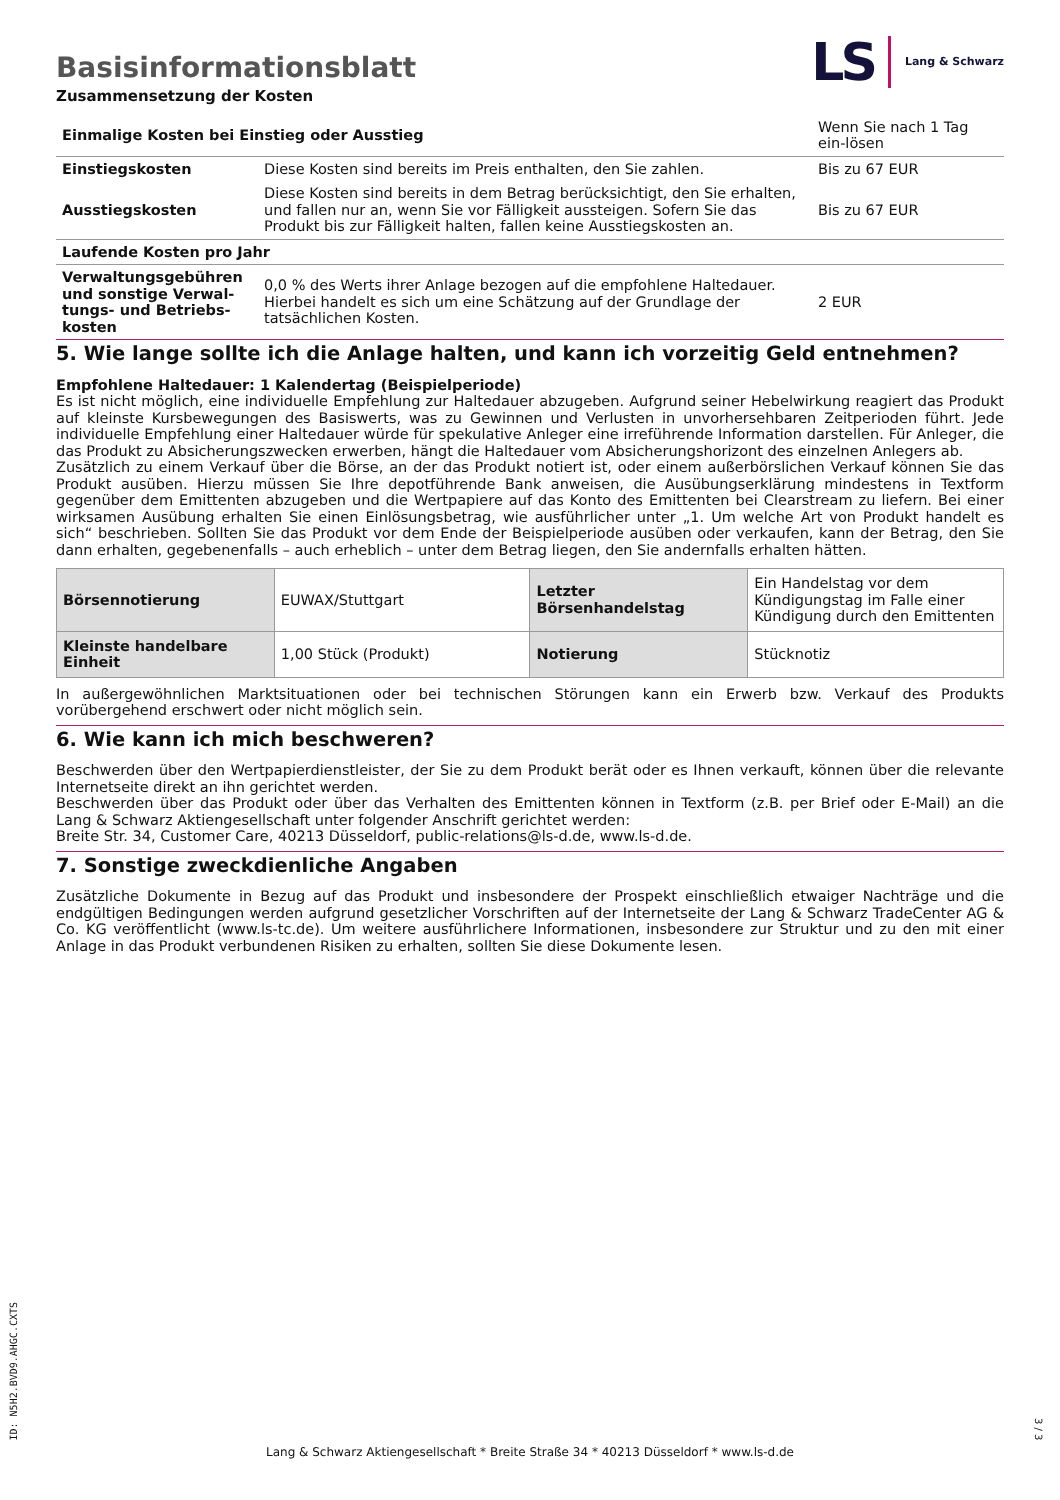Basisinformationsblatt
LS Lang & Schwarz
Zusammensetzung der Kosten
| Einmalige Kosten bei Einstieg oder Ausstieg | | Wenn Sie nach 1 Tag ein-lösen |
| Einstiegskosten | Diese Kosten sind bereits im Preis enthalten, den Sie zahlen. | Bis zu 67 EUR |
| Ausstiegskosten | Diese Kosten sind bereits in dem Betrag berücksichtigt, den Sie erhalten, und fallen nur an, wenn Sie vor Fälligkeit aussteigen. Sofern Sie das Produkt bis zur Fälligkeit halten, fallen keine Ausstiegskosten an. | Bis zu 67 EUR |
| Laufende Kosten pro Jahr | | |
| Verwaltungsgebühren und sonstige Verwal-tungs- und Betriebs-kosten | 0,0 % des Werts ihrer Anlage bezogen auf die empfohlene Haltedauer. Hierbei handelt es sich um eine Schätzung auf der Grundlage der tatsächlichen Kosten. | 2 EUR |
5. Wie lange sollte ich die Anlage halten, und kann ich vorzeitig Geld entnehmen?
Empfohlene Haltedauer: 1 Kalendertag (Beispielperiode)
Es ist nicht möglich, eine individuelle Empfehlung zur Haltedauer abzugeben. Aufgrund seiner Hebelwirkung reagiert das Produkt auf kleinste Kursbewegungen des Basiswerts, was zu Gewinnen und Verlusten in unvorhersehbaren Zeitperioden führt. Jede individuelle Empfehlung einer Haltedauer würde für spekulative Anleger eine irreführende Information darstellen. Für Anleger, die das Produkt zu Absicherungszwecken erwerben, hängt die Haltedauer vom Absicherungshorizont des einzelnen Anlegers ab.
Zusätzlich zu einem Verkauf über die Börse, an der das Produkt notiert ist, oder einem außerbörslichen Verkauf können Sie das Produkt ausüben. Hierzu müssen Sie Ihre depotführende Bank anweisen, die Ausübungserklärung mindestens in Textform gegenüber dem Emittenten abzugeben und die Wertpapiere auf das Konto des Emittenten bei Clearstream zu liefern. Bei einer wirksamen Ausübung erhalten Sie einen Einlösungsbetrag, wie ausführlicher unter „1. Um welche Art von Produkt handelt es sich“ beschrieben. Sollten Sie das Produkt vor dem Ende der Beispielperiode ausüben oder verkaufen, kann der Betrag, den Sie dann erhalten, gegebenenfalls – auch erheblich – unter dem Betrag liegen, den Sie andernfalls erhalten hätten.
| Börsennotierung | EUWAX/Stuttgart | Letzter Börsenhandelstag | Ein Handelstag vor dem Kündigungstag im Falle einer Kündigung durch den Emittenten |
| Kleinste handelbare Einheit | 1,00 Stück (Produkt) | Notierung | Stücknotiz |
In außergewöhnlichen Marktsituationen oder bei technischen Störungen kann ein Erwerb bzw. Verkauf des Produkts vorübergehend erschwert oder nicht möglich sein.
6. Wie kann ich mich beschweren?
Beschwerden über den Wertpapierdienstleister, der Sie zu dem Produkt berät oder es Ihnen verkauft, können über die relevante Internetseite direkt an ihn gerichtet werden.
Beschwerden über das Produkt oder über das Verhalten des Emittenten können in Textform (z.B. per Brief oder E-Mail) an die Lang & Schwarz Aktiengesellschaft unter folgender Anschrift gerichtet werden:
Breite Str. 34, Customer Care, 40213 Düsseldorf, public-relations@ls-d.de, www.ls-d.de.
7. Sonstige zweckdienliche Angaben
Zusätzliche Dokumente in Bezug auf das Produkt und insbesondere der Prospekt einschließlich etwaiger Nachträge und die endgültigen Bedingungen werden aufgrund gesetzlicher Vorschriften auf der Internetseite der Lang & Schwarz TradeCenter AG & Co. KG veröffentlicht (www.ls-tc.de). Um weitere ausführlichere Informationen, insbesondere zur Struktur und zu den mit einer Anlage in das Produkt verbundenen Risiken zu erhalten, sollten Sie diese Dokumente lesen.
ID: N5H2.BVD9.AHGC.CXTS
Lang & Schwarz Aktiengesellschaft * Breite Straße 34 * 40213 Düsseldorf * www.ls-d.de
3 / 3